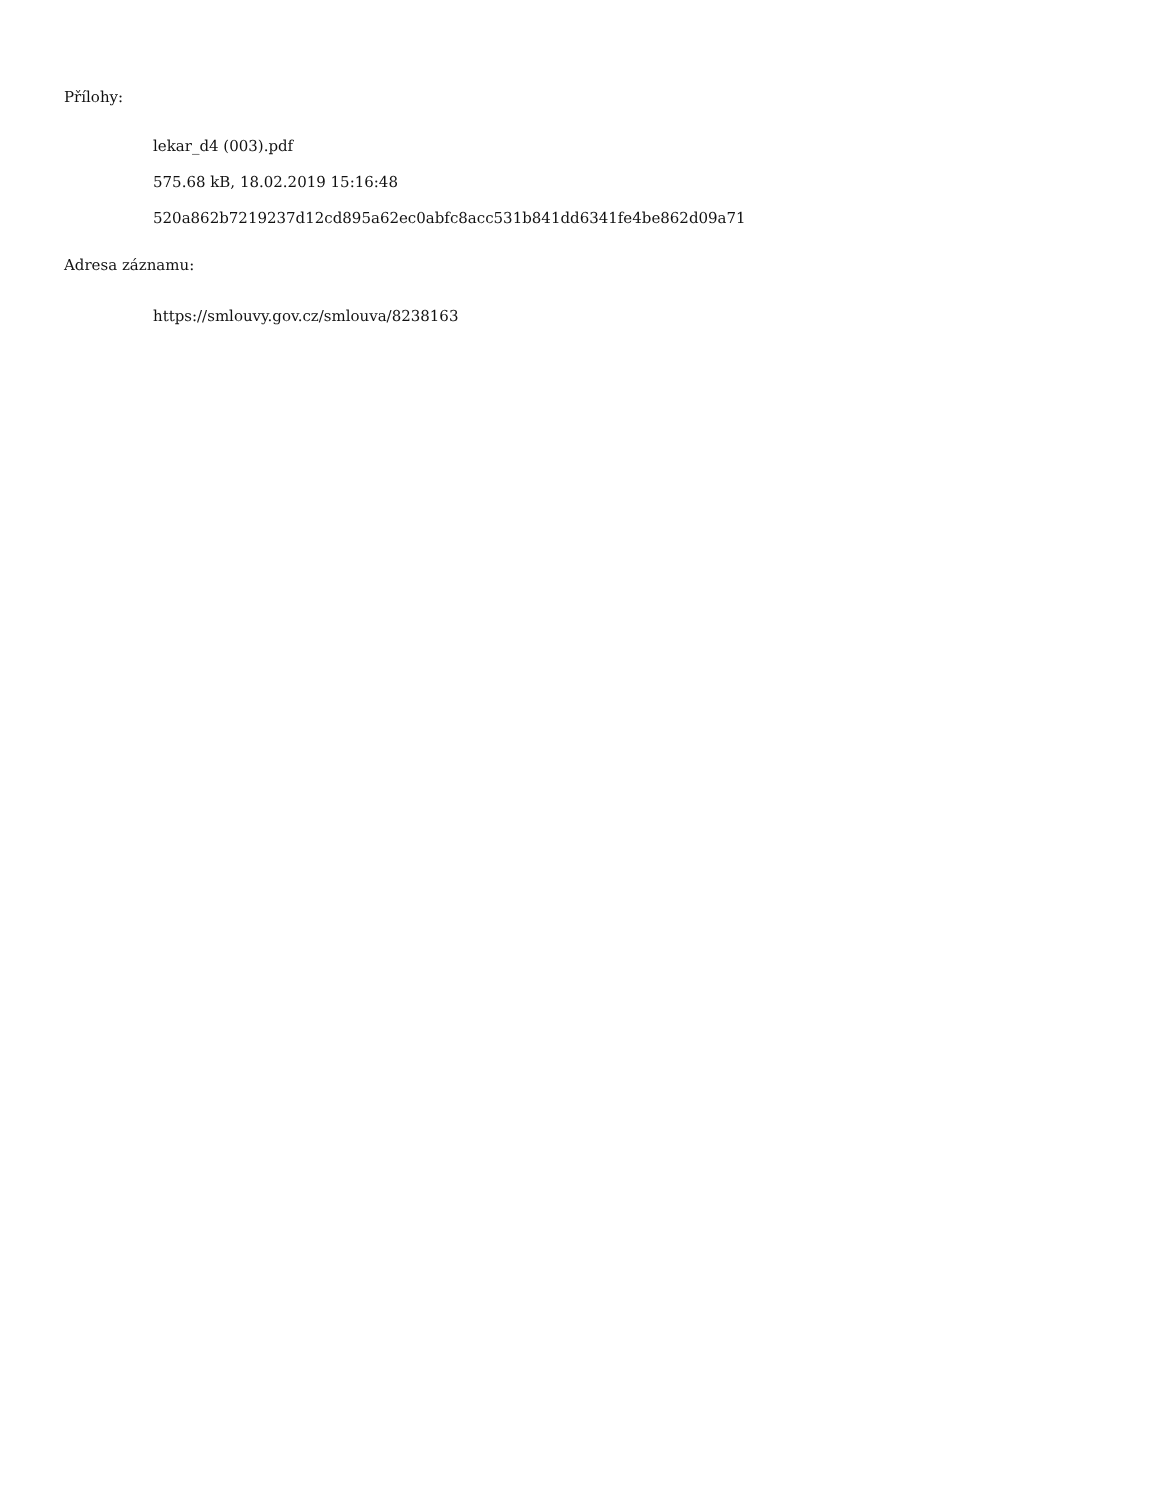Přílohy:
lekar_d4 (003).pdf
575.68 kB, 18.02.2019 15:16:48
520a862b7219237d12cd895a62ec0abfc8acc531b841dd6341fe4be862d09a71
Adresa záznamu:
https://smlouvy.gov.cz/smlouva/8238163